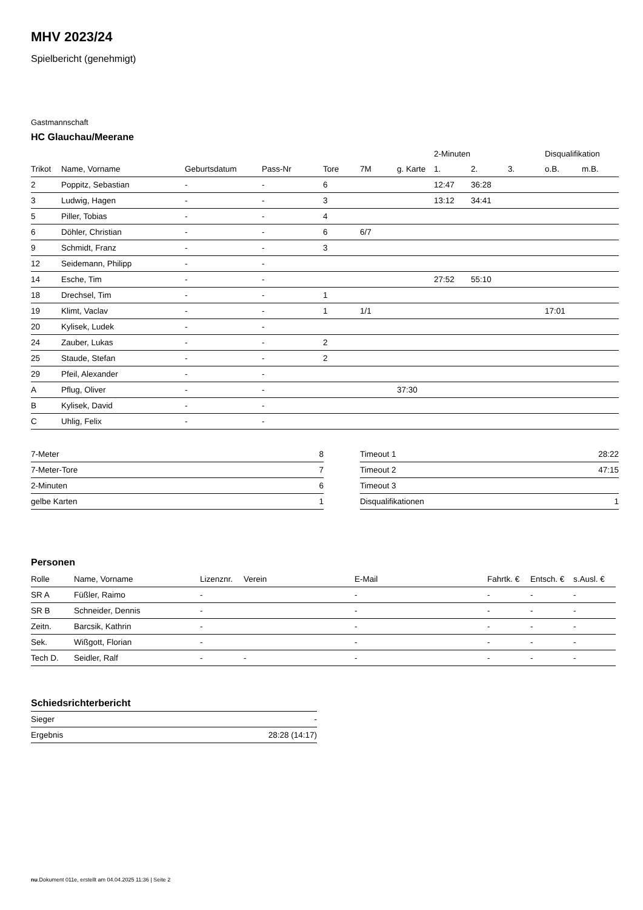MHV 2023/24
Spielbericht (genehmigt)
Gastmannschaft
HC Glauchau/Meerane
| | | | | | | | 2-Minuten | | | Disqualifikation | |
| --- | --- | --- | --- | --- | --- | --- | --- | --- | --- | --- | --- |
| Trikot | Name, Vorname | Geburtsdatum | Pass-Nr | Tore | 7M | g. Karte | 1. | 2. | 3. | o.B. | m.B. |
| 2 | Poppitz, Sebastian | - | - | 6 | | | 12:47 | 36:28 | | | |
| 3 | Ludwig, Hagen | - | - | 3 | | | 13:12 | 34:41 | | | |
| 5 | Piller, Tobias | - | - | 4 | | | | | | | |
| 6 | Döhler, Christian | - | - | 6 | 6/7 | | | | | | |
| 9 | Schmidt, Franz | - | - | 3 | | | | | | | |
| 12 | Seidemann, Philipp | - | - | | | | | | | | |
| 14 | Esche, Tim | - | - | | | | 27:52 | 55:10 | | | |
| 18 | Drechsel, Tim | - | - | 1 | | | | | | | |
| 19 | Klimt, Vaclav | - | - | 1 | 1/1 | | | | | 17:01 | |
| 20 | Kylisek, Ludek | - | - | | | | | | | | |
| 24 | Zauber, Lukas | - | - | 2 | | | | | | | |
| 25 | Staude, Stefan | - | - | 2 | | | | | | | |
| 29 | Pfeil, Alexander | - | - | | | | | | | | |
| A | Pflug, Oliver | - | - | | | 37:30 | | | | | |
| B | Kylisek, David | - | - | | | | | | | | |
| C | Uhlig, Felix | - | - | | | | | | | | |
| 7-Meter | 8 |
| 7-Meter-Tore | 7 |
| 2-Minuten | 6 |
| gelbe Karten | 1 |
| Timeout 1 | 28:22 |
| Timeout 2 | 47:15 |
| Timeout 3 | |
| Disqualifikationen | 1 |
Personen
| Rolle | Name, Vorname | Lizenznr. | Verein | E-Mail | Fahrtk. € | Entsch. € | s.Ausl. € |
| --- | --- | --- | --- | --- | --- | --- | --- |
| SR A | Füßler, Raimo | - | | - | - | - | - |
| SR B | Schneider, Dennis | - | | - | - | - | - |
| Zeitn. | Barcsik, Kathrin | - | | - | - | - | - |
| Sek. | Wißgott, Florian | - | | - | - | - | - |
| Tech D. | Seidler, Ralf | - | - | - | - | - | - |
Schiedsrichterbericht
| Sieger | - |
| Ergebnis | 28:28 (14:17) |
nu.Dokument 011e, erstellt am 04.04.2025 11:36 | Seite 2